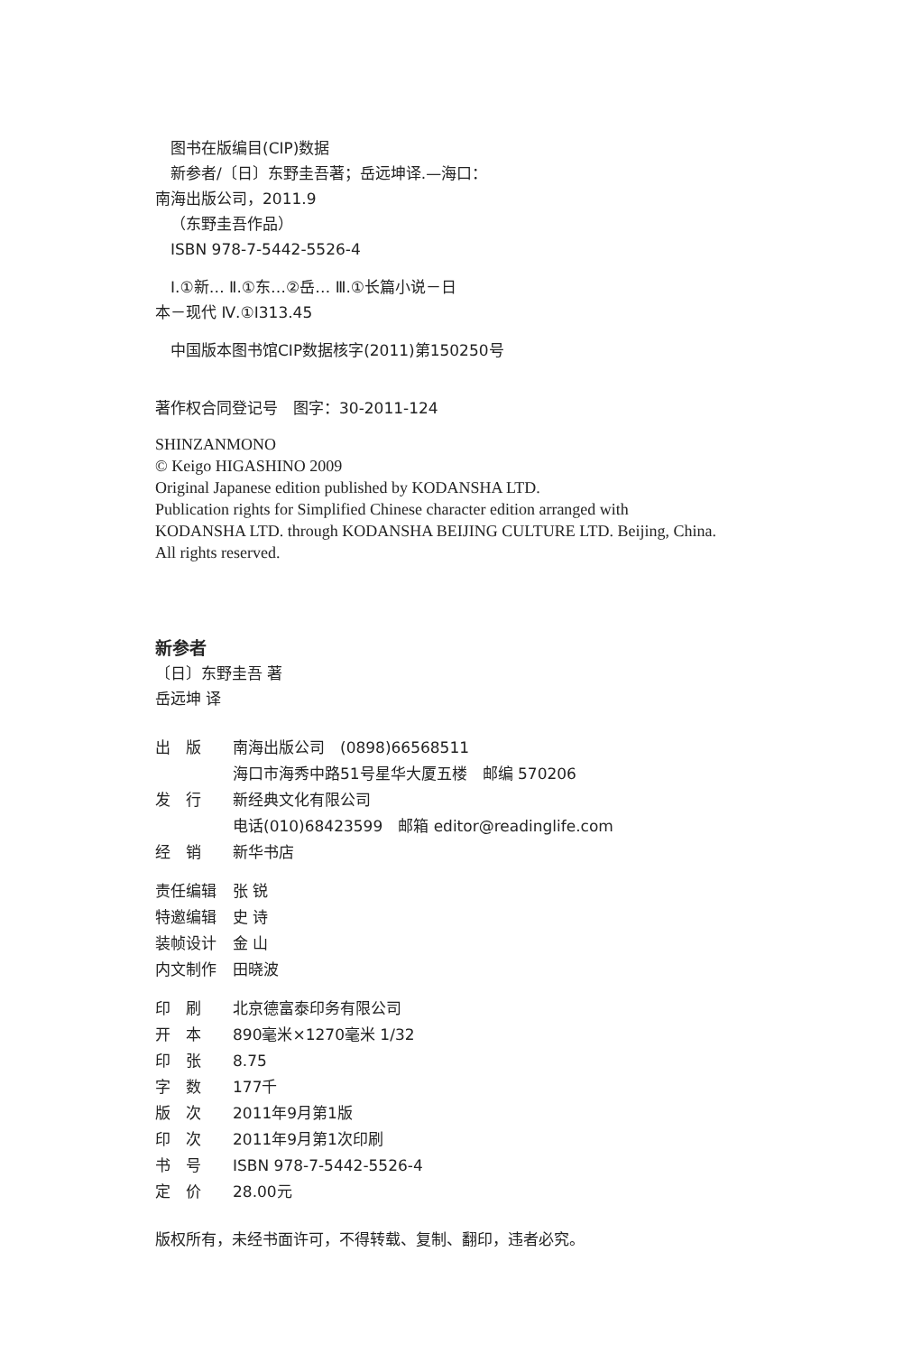图书在版编目(CIP)数据
新参者/〔日〕东野圭吾著；岳远坤译.—海口：
南海出版公司，2011.9
（东野圭吾作品）
ISBN 978-7-5442-5526-4
Ⅰ.①新… Ⅱ.①东…②岳… Ⅲ.①长篇小说－日
本－现代 Ⅳ.①I313.45
中国版本图书馆CIP数据核字(2011)第150250号
著作权合同登记号　图字：30-2011-124
SHINZANMONO
© Keigo HIGASHINO 2009
Original Japanese edition published by KODANSHA LTD.
Publication rights for Simplified Chinese character edition arranged with
KODANSHA LTD. through KODANSHA BEIJING CULTURE LTD. Beijing, China.
All rights reserved.
新参者
〔日〕东野圭吾 著
岳远坤 译
| 出 版 | 南海出版公司 (0898)66568511 |
| | 海口市海秀中路51号星华大厦五楼 邮编 570206 |
| 发 行 | 新经典文化有限公司 |
| | 电话(010)68423599 邮箱 editor@readinglife.com |
| 经 销 | 新华书店 |
| 责任编辑 | 张 锐 |
| 特邀编辑 | 史 诗 |
| 装帧设计 | 金 山 |
| 内文制作 | 田晓波 |
| 印 刷 | 北京德富泰印务有限公司 |
| 开 本 | 890毫米×1270毫米 1/32 |
| 印 张 | 8.75 |
| 字 数 | 177千 |
| 版 次 | 2011年9月第1版 |
| 印 次 | 2011年9月第1次印刷 |
| 书 号 | ISBN 978-7-5442-5526-4 |
| 定 价 | 28.00元 |
版权所有，未经书面许可，不得转载、复制、翻印，违者必究。